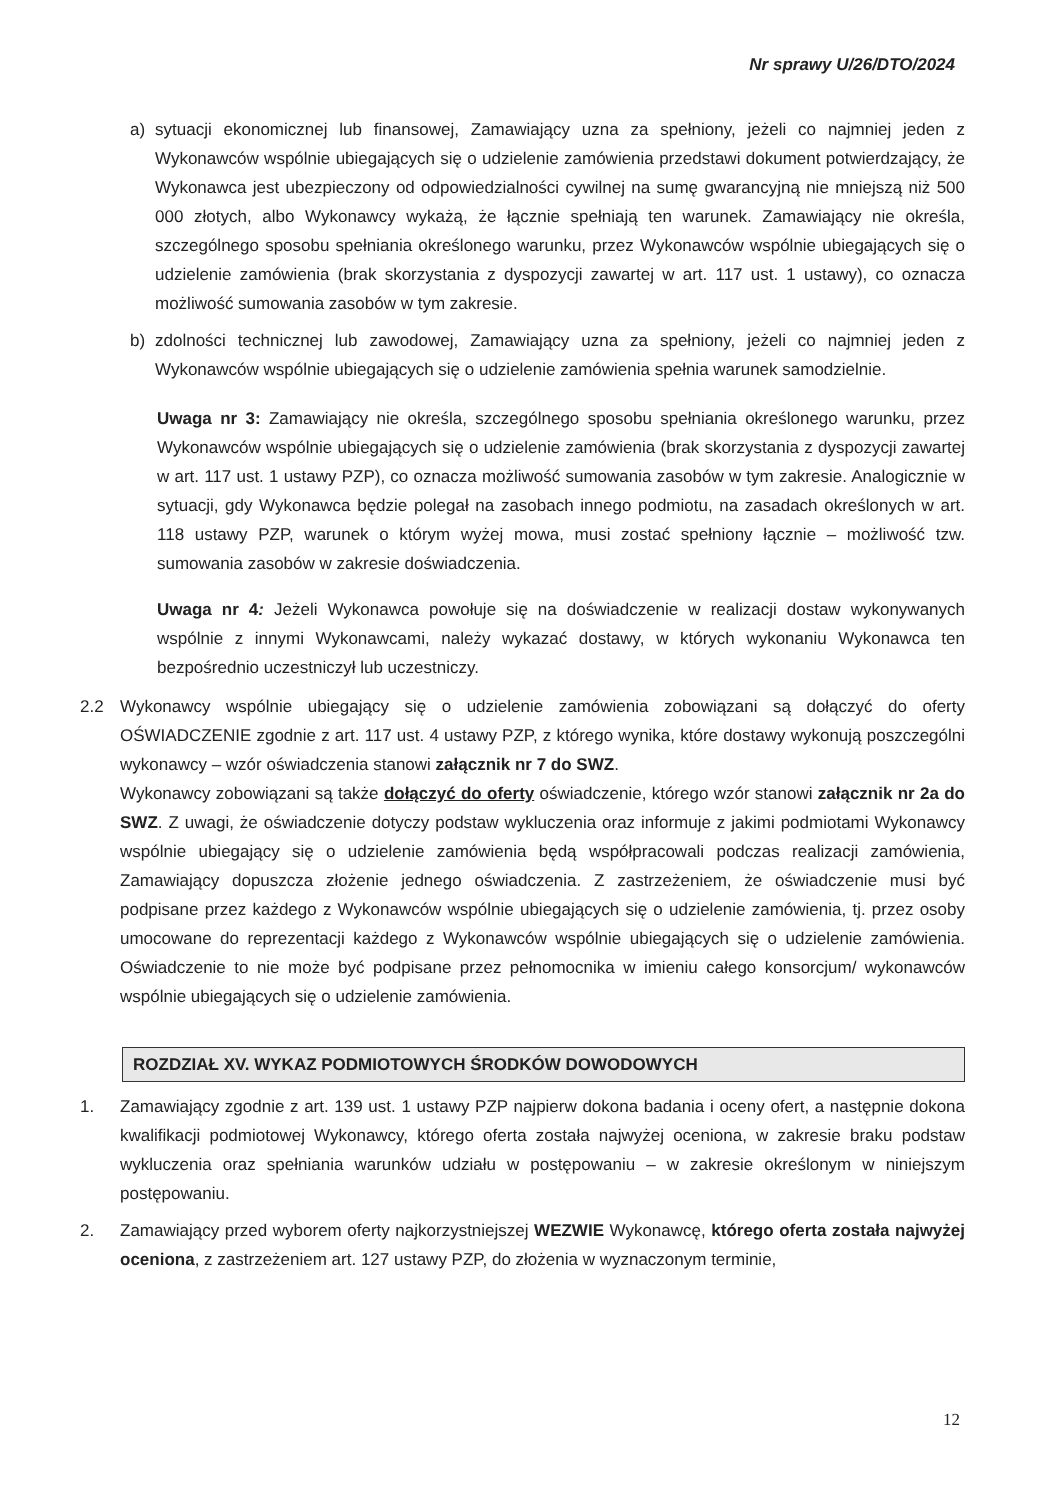Nr sprawy U/26/DTO/2024
a) sytuacji ekonomicznej lub finansowej, Zamawiający uzna za spełniony, jeżeli co najmniej jeden z Wykonawców wspólnie ubiegających się o udzielenie zamówienia przedstawi dokument potwierdzający, że Wykonawca jest ubezpieczony od odpowiedzialności cywilnej na sumę gwarancyjną nie mniejszą niż 500 000 złotych, albo Wykonawcy wykażą, że łącznie spełniają ten warunek. Zamawiający nie określa, szczególnego sposobu spełniania określonego warunku, przez Wykonawców wspólnie ubiegających się o udzielenie zamówienia (brak skorzystania z dyspozycji zawartej w art. 117 ust. 1 ustawy), co oznacza możliwość sumowania zasobów w tym zakresie.
b) zdolności technicznej lub zawodowej, Zamawiający uzna za spełniony, jeżeli co najmniej jeden z Wykonawców wspólnie ubiegających się o udzielenie zamówienia spełnia warunek samodzielnie.
Uwaga nr 3: Zamawiający nie określa, szczególnego sposobu spełniania określonego warunku, przez Wykonawców wspólnie ubiegających się o udzielenie zamówienia (brak skorzystania z dyspozycji zawartej w art. 117 ust. 1 ustawy PZP), co oznacza możliwość sumowania zasobów w tym zakresie. Analogicznie w sytuacji, gdy Wykonawca będzie polegał na zasobach innego podmiotu, na zasadach określonych w art. 118 ustawy PZP, warunek o którym wyżej mowa, musi zostać spełniony łącznie – możliwość tzw. sumowania zasobów w zakresie doświadczenia.
Uwaga nr 4: Jeżeli Wykonawca powołuje się na doświadczenie w realizacji dostaw wykonywanych wspólnie z innymi Wykonawcami, należy wykazać dostawy, w których wykonaniu Wykonawca ten bezpośrednio uczestniczył lub uczestniczy.
2.2 Wykonawcy wspólnie ubiegający się o udzielenie zamówienia zobowiązani są dołączyć do oferty OŚWIADCZENIE zgodnie z art. 117 ust. 4 ustawy PZP, z którego wynika, które dostawy wykonują poszczególni wykonawcy – wzór oświadczenia stanowi załącznik nr 7 do SWZ.
Wykonawcy zobowiązani są także dołączyć do oferty oświadczenie, którego wzór stanowi załącznik nr 2a do SWZ. Z uwagi, że oświadczenie dotyczy podstaw wykluczenia oraz informuje z jakimi podmiotami Wykonawcy wspólnie ubiegający się o udzielenie zamówienia będą współpracowali podczas realizacji zamówienia, Zamawiający dopuszcza złożenie jednego oświadczenia. Z zastrzeżeniem, że oświadczenie musi być podpisane przez każdego z Wykonawców wspólnie ubiegających się o udzielenie zamówienia, tj. przez osoby umocowane do reprezentacji każdego z Wykonawców wspólnie ubiegających się o udzielenie zamówienia. Oświadczenie to nie może być podpisane przez pełnomocnika w imieniu całego konsorcjum/ wykonawców wspólnie ubiegających się o udzielenie zamówienia.
ROZDZIAŁ XV. WYKAZ PODMIOTOWYCH ŚRODKÓW DOWODOWYCH
1. Zamawiający zgodnie z art. 139 ust. 1 ustawy PZP najpierw dokona badania i oceny ofert, a następnie dokona kwalifikacji podmiotowej Wykonawcy, którego oferta została najwyżej oceniona, w zakresie braku podstaw wykluczenia oraz spełniania warunków udziału w postępowaniu – w zakresie określonym w niniejszym postępowaniu.
2. Zamawiający przed wyborem oferty najkorzystniejszej WEZWIE Wykonawcę, którego oferta została najwyżej oceniona, z zastrzeżeniem art. 127 ustawy PZP, do złożenia w wyznaczonym terminie,
12